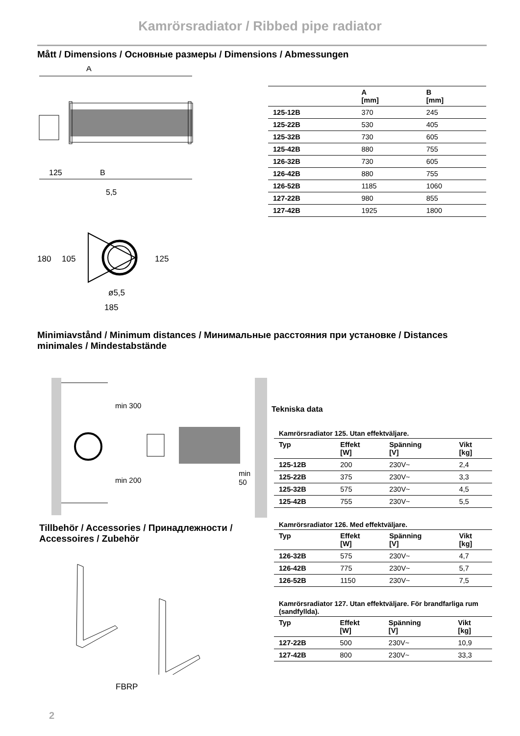Kamrörsradiator / Ribbed pipe radiator
Mått / Dimensions / Основные размеры / Dimensions / Abmessungen
A
125
B
5,5
180
105
125
ø5,5
185
| | A [mm] | B [mm] |
| --- | --- | --- |
| 125-12B | 370 | 245 |
| 125-22B | 530 | 405 |
| 125-32B | 730 | 605 |
| 125-42B | 880 | 755 |
| 126-32B | 730 | 605 |
| 126-42B | 880 | 755 |
| 126-52B | 1185 | 1060 |
| 127-22B | 980 | 855 |
| 127-42B | 1925 | 1800 |
Minimiavstånd / Minimum distances / Минимальные расстояния при установке / Distances minimales / Mindestabstände
min 300
min 200
min
50
Tekniska data
Kamrörsradiator 125. Utan effektväljare.
| Typ | Effekt [W] | Spänning [V] | Vikt [kg] |
| --- | --- | --- | --- |
| 125-12B | 200 | 230V~ | 2,4 |
| 125-22B | 375 | 230V~ | 3,3 |
| 125-32B | 575 | 230V~ | 4,5 |
| 125-42B | 755 | 230V~ | 5,5 |
Kamrörsradiator 126. Med effektväljare.
| Typ | Effekt [W] | Spänning [V] | Vikt [kg] |
| --- | --- | --- | --- |
| 126-32B | 575 | 230V~ | 4,7 |
| 126-42B | 775 | 230V~ | 5,7 |
| 126-52B | 1150 | 230V~ | 7,5 |
Kamrörsradiator 127. Utan effektväljare. För brandfarliga rum (sandfyllda).
| Typ | Effekt [W] | Spänning [V] | Vikt [kg] |
| --- | --- | --- | --- |
| 127-22B | 500 | 230V~ | 10,9 |
| 127-42B | 800 | 230V~ | 33,3 |
Tillbehör / Accessories / Принадлежности / Accessoires / Zubehör
FBRP
2